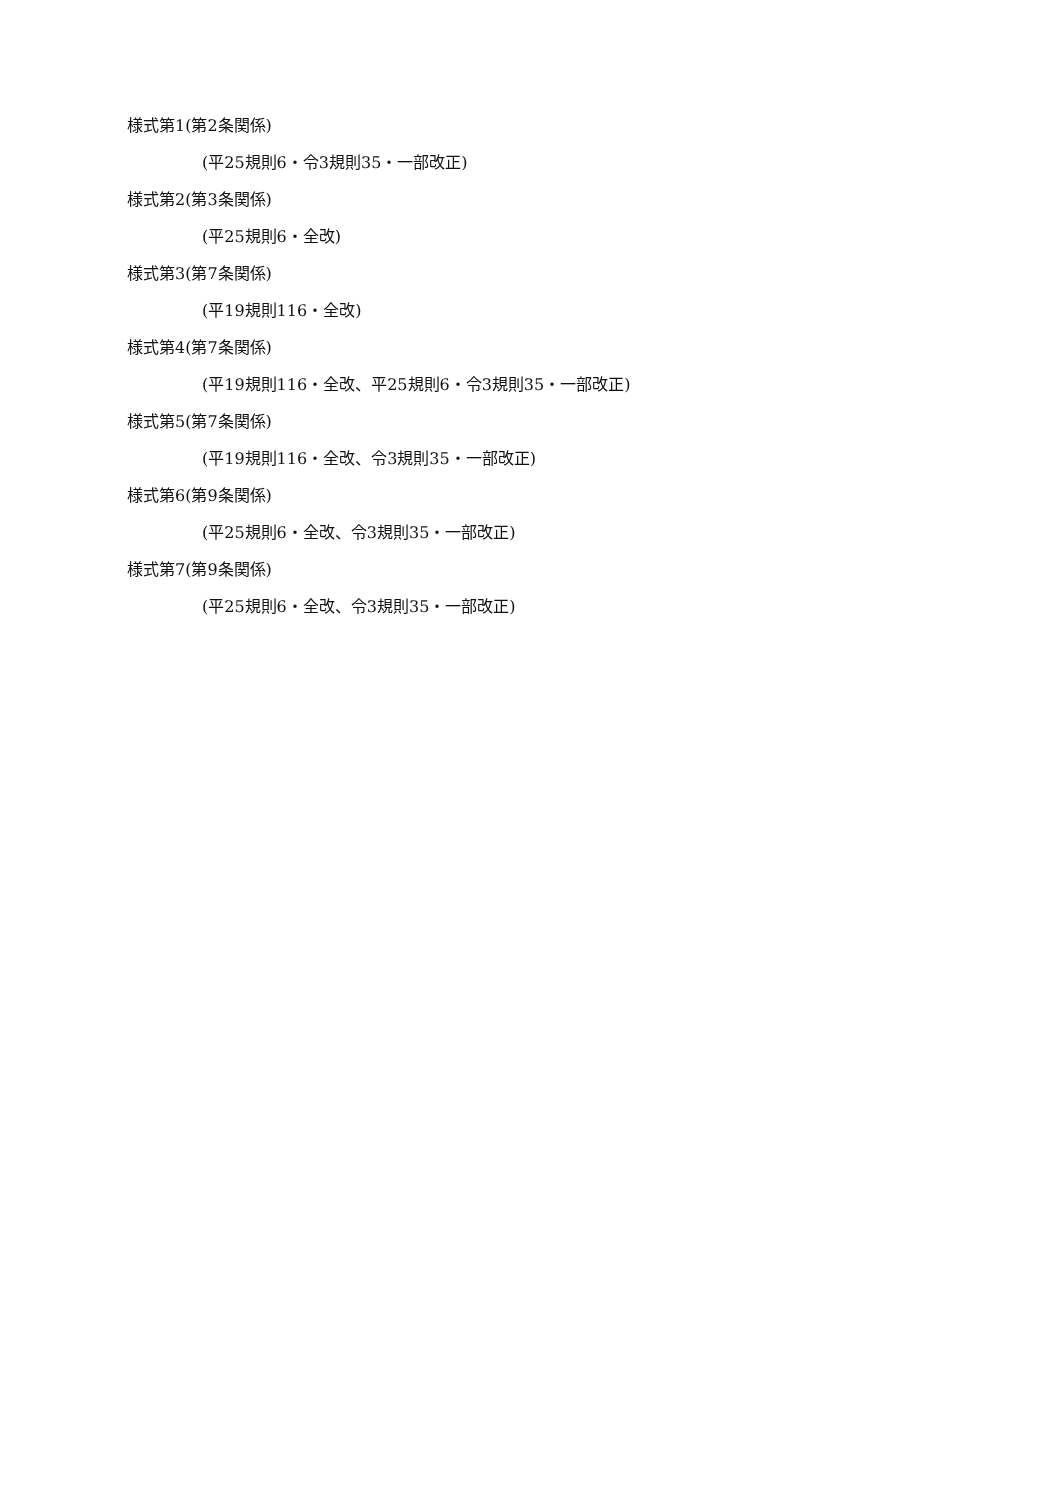様式第1(第2条関係)
(平25規則6・令3規則35・一部改正)
様式第2(第3条関係)
(平25規則6・全改)
様式第3(第7条関係)
(平19規則116・全改)
様式第4(第7条関係)
(平19規則116・全改、平25規則6・令3規則35・一部改正)
様式第5(第7条関係)
(平19規則116・全改、令3規則35・一部改正)
様式第6(第9条関係)
(平25規則6・全改、令3規則35・一部改正)
様式第7(第9条関係)
(平25規則6・全改、令3規則35・一部改正)